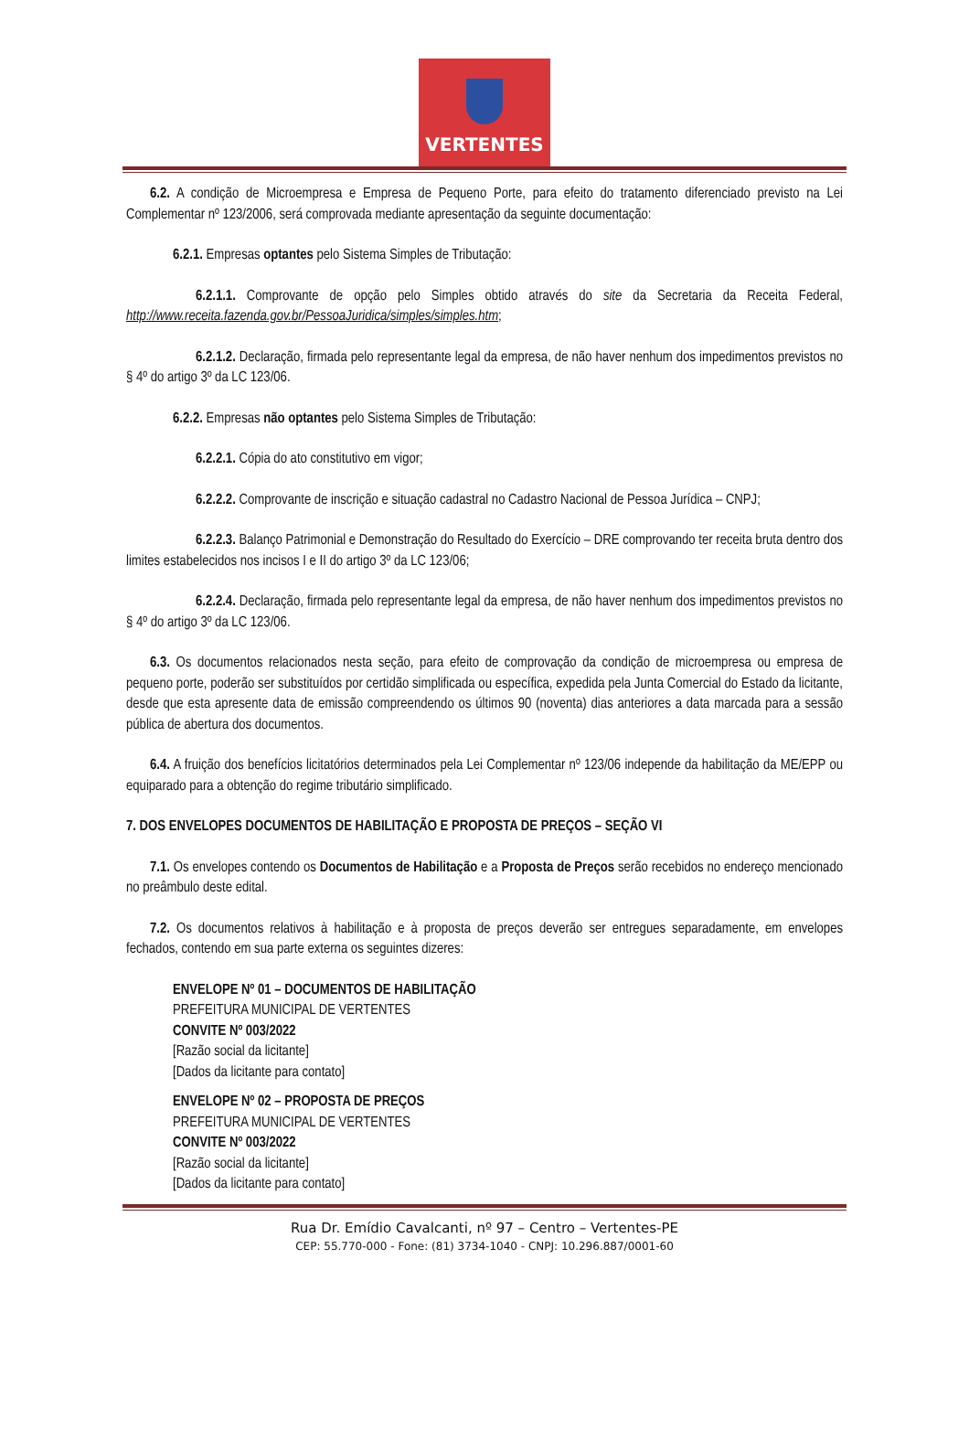VERTENTES
6.2. A condição de Microempresa e Empresa de Pequeno Porte, para efeito do tratamento diferenciado previsto na Lei Complementar nº 123/2006, será comprovada mediante apresentação da seguinte documentação:
6.2.1. Empresas optantes pelo Sistema Simples de Tributação:
6.2.1.1. Comprovante de opção pelo Simples obtido através do site da Secretaria da Receita Federal, http://www.receita.fazenda.gov.br/PessoaJuridica/simples/simples.htm;
6.2.1.2. Declaração, firmada pelo representante legal da empresa, de não haver nenhum dos impedimentos previstos no § 4º do artigo 3º da LC 123/06.
6.2.2. Empresas não optantes pelo Sistema Simples de Tributação:
6.2.2.1. Cópia do ato constitutivo em vigor;
6.2.2.2. Comprovante de inscrição e situação cadastral no Cadastro Nacional de Pessoa Jurídica – CNPJ;
6.2.2.3. Balanço Patrimonial e Demonstração do Resultado do Exercício – DRE comprovando ter receita bruta dentro dos limites estabelecidos nos incisos I e II do artigo 3º da LC 123/06;
6.2.2.4. Declaração, firmada pelo representante legal da empresa, de não haver nenhum dos impedimentos previstos no § 4º do artigo 3º da LC 123/06.
6.3. Os documentos relacionados nesta seção, para efeito de comprovação da condição de microempresa ou empresa de pequeno porte, poderão ser substituídos por certidão simplificada ou específica, expedida pela Junta Comercial do Estado da licitante, desde que esta apresente data de emissão compreendendo os últimos 90 (noventa) dias anteriores a data marcada para a sessão pública de abertura dos documentos.
6.4. A fruição dos benefícios licitatórios determinados pela Lei Complementar nº 123/06 independe da habilitação da ME/EPP ou equiparado para a obtenção do regime tributário simplificado.
7. DOS ENVELOPES DOCUMENTOS DE HABILITAÇÃO E PROPOSTA DE PREÇOS – SEÇÃO VI
7.1. Os envelopes contendo os Documentos de Habilitação e a Proposta de Preços serão recebidos no endereço mencionado no preâmbulo deste edital.
7.2. Os documentos relativos à habilitação e à proposta de preços deverão ser entregues separadamente, em envelopes fechados, contendo em sua parte externa os seguintes dizeres:
ENVELOPE Nº 01 – DOCUMENTOS DE HABILITAÇÃO
PREFEITURA MUNICIPAL DE VERTENTES
CONVITE Nº 003/2022
[Razão social da licitante]
[Dados da licitante para contato]
ENVELOPE Nº 02 – PROPOSTA DE PREÇOS
PREFEITURA MUNICIPAL DE VERTENTES
CONVITE Nº 003/2022
[Razão social da licitante]
[Dados da licitante para contato]
Rua Dr. Emídio Cavalcanti, nº 97 – Centro – Vertentes-PE
CEP: 55.770-000 - Fone: (81) 3734-1040 - CNPJ: 10.296.887/0001-60